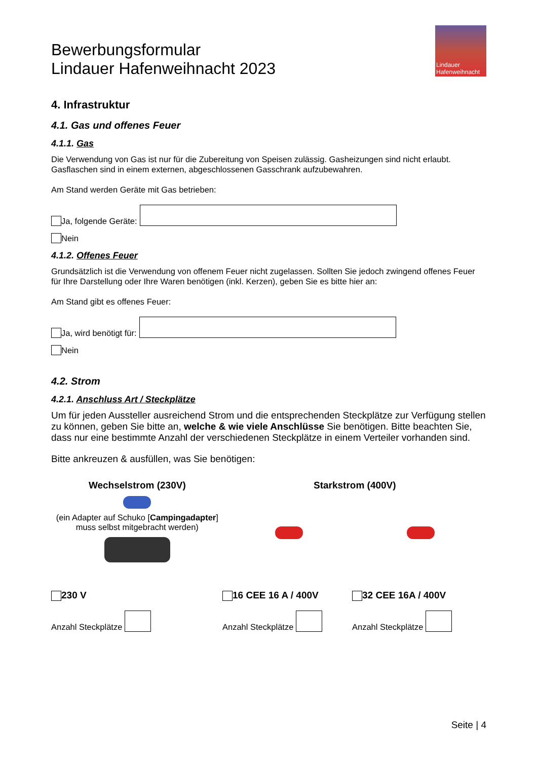Bewerbungsformular
Lindauer Hafenweihnacht 2023
Lindauer
Hafenweihnacht
4. Infrastruktur
4.1. Gas und offenes Feuer
4.1.1. Gas
Die Verwendung von Gas ist nur für die Zubereitung von Speisen zulässig. Gasheizungen sind nicht erlaubt. Gasflaschen sind in einem externen, abgeschlossenen Gasschrank aufzubewahren.
Am Stand werden Geräte mit Gas betrieben:
Ja, folgende Geräte:
Nein
4.1.2. Offenes Feuer
Grundsätzlich ist die Verwendung von offenem Feuer nicht zugelassen. Sollten Sie jedoch zwingend offenes Feuer für Ihre Darstellung oder Ihre Waren benötigen (inkl. Kerzen), geben Sie es bitte hier an:
Am Stand gibt es offenes Feuer:
Ja, wird benötigt für:
Nein
4.2. Strom
4.2.1. Anschluss Art / Steckplätze
Um für jeden Aussteller ausreichend Strom und die entsprechenden Steckplätze zur Verfügung stellen zu können, geben Sie bitte an, welche & wie viele Anschlüsse Sie benötigen. Bitte beachten Sie, dass nur eine bestimmte Anzahl der verschiedenen Steckplätze in einem Verteiler vorhanden sind.
Bitte ankreuzen & ausfüllen, was Sie benötigen:
Wechselstrom (230V)
(ein Adapter auf Schuko [Campingadapter]
muss selbst mitgebracht werden)
Starkstrom (400V)
230 V
Anzahl Steckplätze
16 CEE 16 A / 400V
Anzahl Steckplätze
32 CEE 16A / 400V
Anzahl Steckplätze
Seite | 4